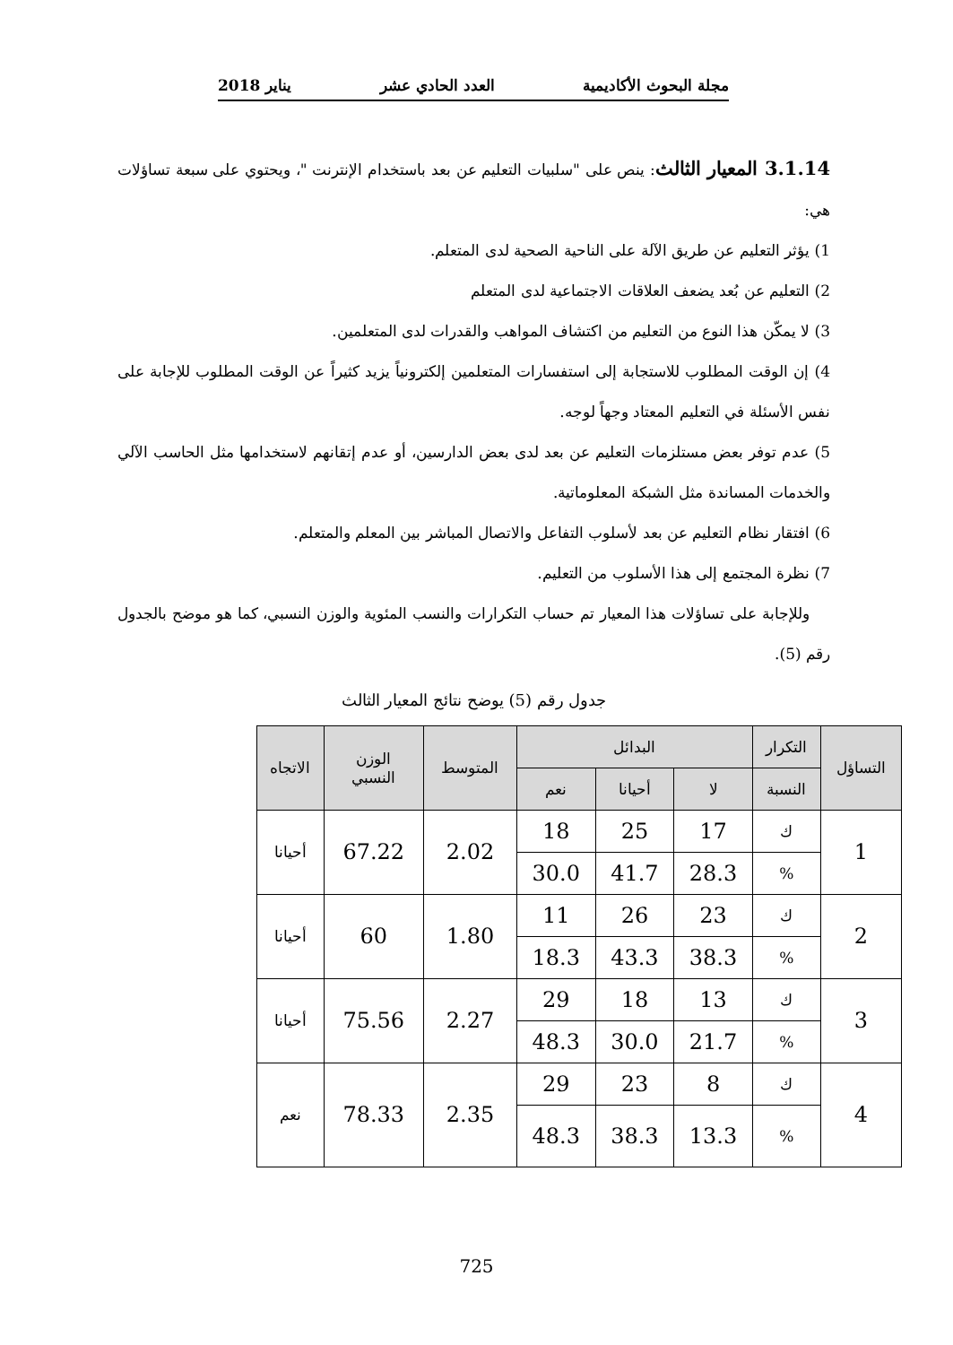مجلة البحوث الأكاديمية العدد الحادي عشر يناير 2018
3.1.14 المعيار الثالث: ينص على "سلبيات التعليم عن بعد باستخدام الإنترنت "، ويحتوي على سبعة تساؤلات هي:
1) يؤثر التعليم عن طريق الآلة على الناحية الصحية لدى المتعلم.
2) التعليم عن بُعد يضعف العلاقات الاجتماعية لدى المتعلم
3) لا يمكّن هذا النوع من التعليم من اكتشاف المواهب والقدرات لدى المتعلمين.
4) إن الوقت المطلوب للاستجابة إلى استفسارات المتعلمين إلكترونياً يزيد كثيراً عن الوقت المطلوب للإجابة على نفس الأسئلة في التعليم المعتاد وجهاً لوجه.
5) عدم توفر بعض مستلزمات التعليم عن بعد لدى بعض الدارسين، أو عدم إتقانهم لاستخدامها مثل الحاسب الآلي والخدمات المساندة مثل الشبكة المعلوماتية.
6) افتقار نظام التعليم عن بعد لأسلوب التفاعل والاتصال المباشر بين المعلم والمتعلم.
7) نظرة المجتمع إلى هذا الأسلوب من التعليم.
وللإجابة على تساؤلات هذا المعيار تم حساب التكرارات والنسب المئوية والوزن النسبي، كما هو موضح بالجدول رقم (5).
جدول رقم (5) يوضح نتائج المعيار الثالث
| التساؤل | التكرار | البدائل | | | المتوسط | الوزن النسبي | الاتجاه |
| --- | --- | --- | --- | --- | --- | --- | --- |
| | النسبة | لا | أحيانا | نعم | | | |
| 1 | ك | 17 | 25 | 18 | 2.02 | 67.22 | أحيانا |
| | % | 28.3 | 41.7 | 30.0 | | | |
| 2 | ك | 23 | 26 | 11 | 1.80 | 60 | أحيانا |
| | % | 38.3 | 43.3 | 18.3 | | | |
| 3 | ك | 13 | 18 | 29 | 2.27 | 75.56 | أحيانا |
| | % | 21.7 | 30.0 | 48.3 | | | |
| 4 | ك | 8 | 23 | 29 | 2.35 | 78.33 | نعم |
| | % | 13.3 | 38.3 | 48.3 | | | |
725